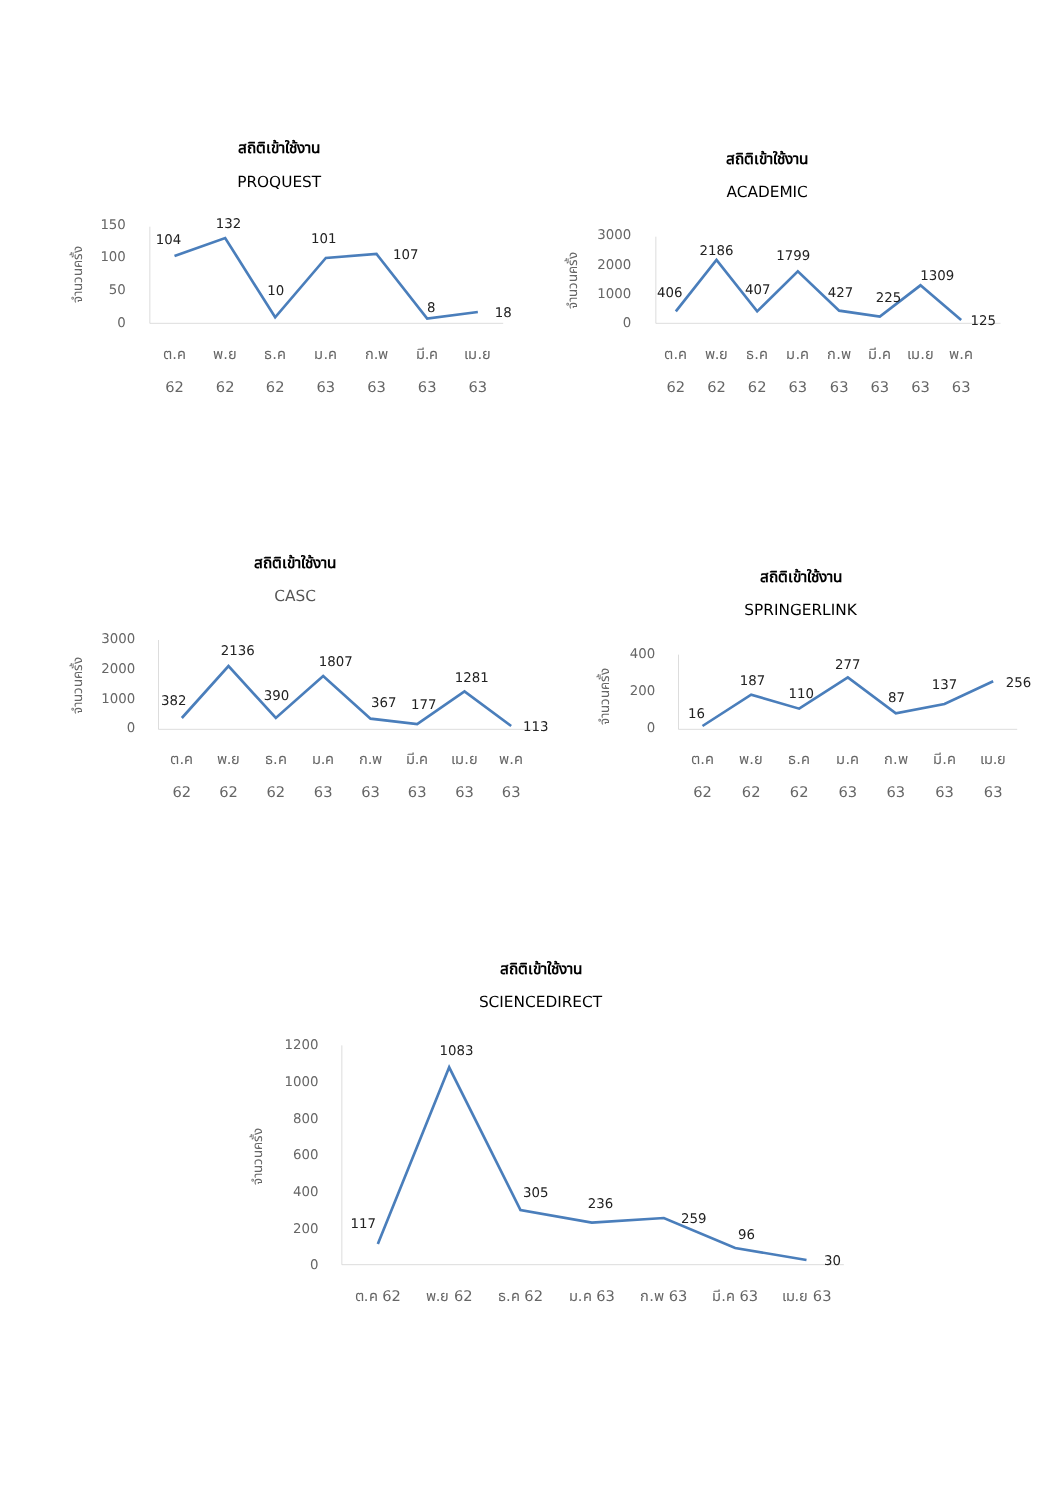สถิติเข้าใช้งาน
PROQUEST
สถิติเข้าใช้งาน
ACADEMIC
สถิติเข้าใช้งาน
CASC
สถิติเข้าใช้งาน
SPRINGERLINK
สถิติเข้าใช้งาน
SCIENCEDIRECT
150
100
50
0
3000
2000
1000
0
3000
2000
1000
0
400
200
0
1200
1000
800
600
400
200
0
104
132
10
101
107
8
18
406
2186
407
1799
427
225
1309
125
382
2136
390
1807
367
177
1281
113
16
187
110
277
87
137
256
117
1083
305
236
259
96
30
ต.ค
พ.ย
ธ.ค
ม.ค
ก.พ
มี.ค
เม.ย
62
62
62
63
63
63
63
ต.ค
พ.ย
ธ.ค
ม.ค
ก.พ
มี.ค
เม.ย
พ.ค
62
62
62
63
63
63
63
63
ต.ค
พ.ย
ธ.ค
ม.ค
ก.พ
มี.ค
เม.ย
พ.ค
62
62
62
63
63
63
63
63
ต.ค
พ.ย
ธ.ค
ม.ค
ก.พ
มี.ค
เม.ย
62
62
62
63
63
63
63
ต.ค 62
พ.ย 62
ธ.ค 62
ม.ค 63
ก.พ 63
มี.ค 63
เม.ย 63
จำนวนครั้ง
จำนวนครั้ง
จำนวนครั้ง
จำนวนครั้ง
จำนวนครั้ง